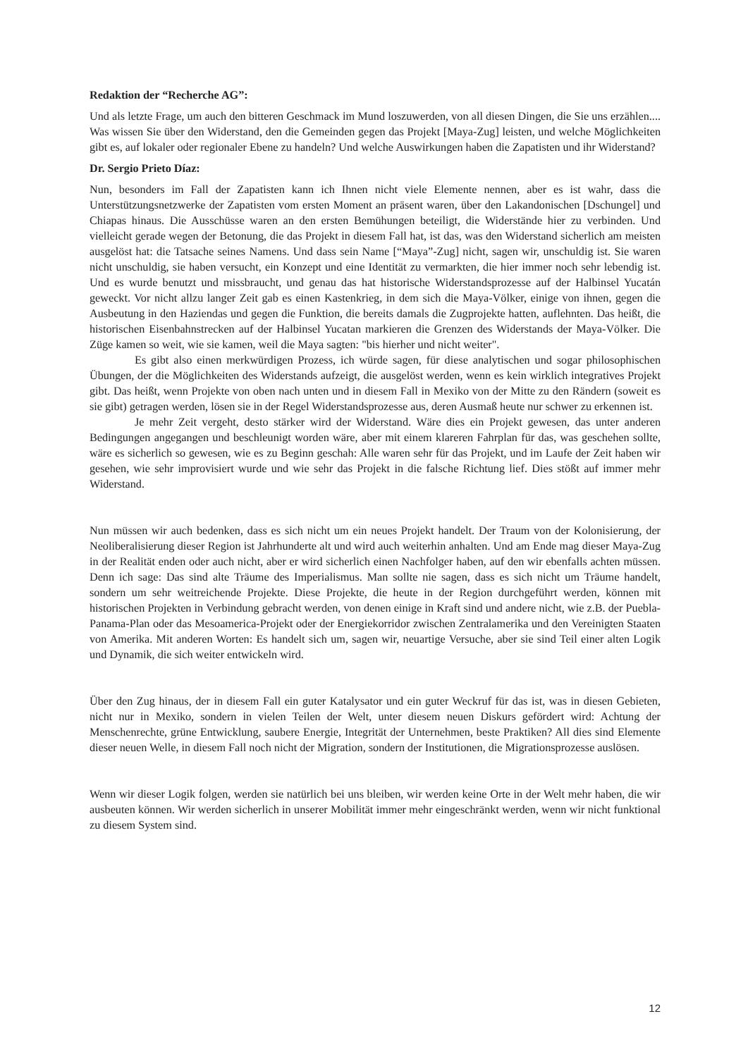Redaktion der “Recherche AG”:
Und als letzte Frage, um auch den bitteren Geschmack im Mund loszuwerden, von all diesen Dingen, die Sie uns erzählen.... Was wissen Sie über den Widerstand, den die Gemeinden gegen das Projekt [Maya-Zug] leisten, und welche Möglichkeiten gibt es, auf lokaler oder regionaler Ebene zu handeln? Und welche Auswirkungen haben die Zapatisten und ihr Widerstand?
Dr. Sergio Prieto Díaz:
Nun, besonders im Fall der Zapatisten kann ich Ihnen nicht viele Elemente nennen, aber es ist wahr, dass die Unterstützungsnetzwerke der Zapatisten vom ersten Moment an präsent waren, über den Lakandonischen [Dschungel] und Chiapas hinaus. Die Ausschüsse waren an den ersten Bemühungen beteiligt, die Widerstände hier zu verbinden. Und vielleicht gerade wegen der Betonung, die das Projekt in diesem Fall hat, ist das, was den Widerstand sicherlich am meisten ausgelöst hat: die Tatsache seines Namens. Und dass sein Name [“Maya”-Zug] nicht, sagen wir, unschuldig ist. Sie waren nicht unschuldig, sie haben versucht, ein Konzept und eine Identität zu vermarkten, die hier immer noch sehr lebendig ist. Und es wurde benutzt und missbraucht, und genau das hat historische Widerstandsprozesse auf der Halbinsel Yucatán geweckt. Vor nicht allzu langer Zeit gab es einen Kastenkrieg, in dem sich die Maya-Völker, einige von ihnen, gegen die Ausbeutung in den Haziendas und gegen die Funktion, die bereits damals die Zugprojekte hatten, auflehnten. Das heißt, die historischen Eisenbahnstrecken auf der Halbinsel Yucatan markieren die Grenzen des Widerstands der Maya-Völker. Die Züge kamen so weit, wie sie kamen, weil die Maya sagten: "bis hierher und nicht weiter".
Es gibt also einen merkwürdigen Prozess, ich würde sagen, für diese analytischen und sogar philosophischen Übungen, der die Möglichkeiten des Widerstands aufzeigt, die ausgelöst werden, wenn es kein wirklich integratives Projekt gibt. Das heißt, wenn Projekte von oben nach unten und in diesem Fall in Mexiko von der Mitte zu den Rändern (soweit es sie gibt) getragen werden, lösen sie in der Regel Widerstandsprozesse aus, deren Ausmaß heute nur schwer zu erkennen ist.
Je mehr Zeit vergeht, desto stärker wird der Widerstand. Wäre dies ein Projekt gewesen, das unter anderen Bedingungen angegangen und beschleunigt worden wäre, aber mit einem klareren Fahrplan für das, was geschehen sollte, wäre es sicherlich so gewesen, wie es zu Beginn geschah: Alle waren sehr für das Projekt, und im Laufe der Zeit haben wir gesehen, wie sehr improvisiert wurde und wie sehr das Projekt in die falsche Richtung lief. Dies stößt auf immer mehr Widerstand.
Nun müssen wir auch bedenken, dass es sich nicht um ein neues Projekt handelt. Der Traum von der Kolonisierung, der Neoliberalisierung dieser Region ist Jahrhunderte alt und wird auch weiterhin anhalten. Und am Ende mag dieser Maya-Zug in der Realität enden oder auch nicht, aber er wird sicherlich einen Nachfolger haben, auf den wir ebenfalls achten müssen. Denn ich sage: Das sind alte Träume des Imperialismus. Man sollte nie sagen, dass es sich nicht um Träume handelt, sondern um sehr weitreichende Projekte. Diese Projekte, die heute in der Region durchgeführt werden, können mit historischen Projekten in Verbindung gebracht werden, von denen einige in Kraft sind und andere nicht, wie z.B. der Puebla-Panama-Plan oder das Mesoamerica-Projekt oder der Energiekorridor zwischen Zentralamerika und den Vereinigten Staaten von Amerika. Mit anderen Worten: Es handelt sich um, sagen wir, neuartige Versuche, aber sie sind Teil einer alten Logik und Dynamik, die sich weiter entwickeln wird.
Über den Zug hinaus, der in diesem Fall ein guter Katalysator und ein guter Weckruf für das ist, was in diesen Gebieten, nicht nur in Mexiko, sondern in vielen Teilen der Welt, unter diesem neuen Diskurs gefördert wird: Achtung der Menschenrechte, grüne Entwicklung, saubere Energie, Integrität der Unternehmen, beste Praktiken? All dies sind Elemente dieser neuen Welle, in diesem Fall noch nicht der Migration, sondern der Institutionen, die Migrationsprozesse auslösen.
Wenn wir dieser Logik folgen, werden sie natürlich bei uns bleiben, wir werden keine Orte in der Welt mehr haben, die wir ausbeuten können. Wir werden sicherlich in unserer Mobilität immer mehr eingeschränkt werden, wenn wir nicht funktional zu diesem System sind.
12